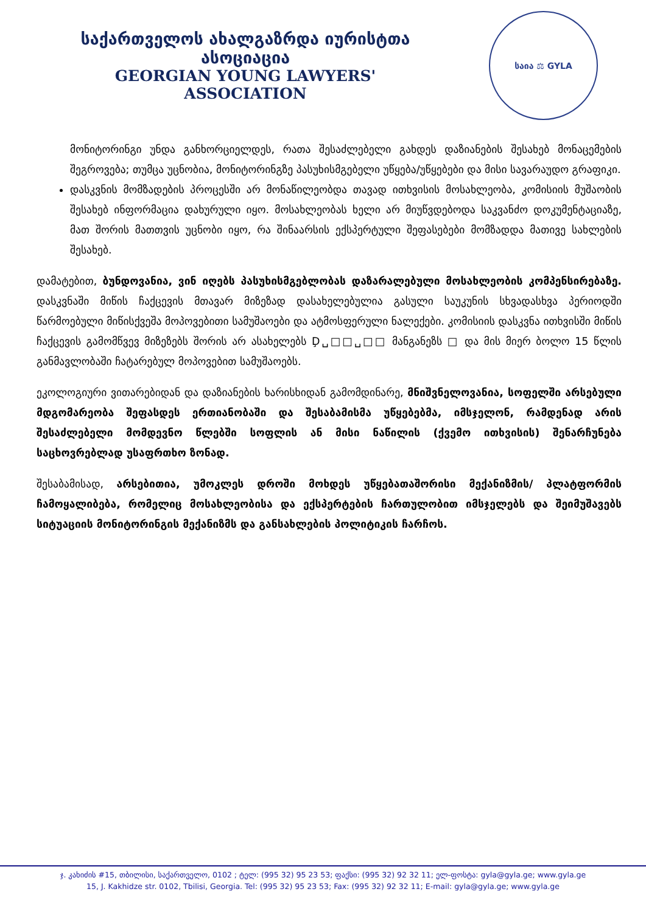საქართველოს ახალგაზრდა იურისტთა ასოციაცია
GEORGIAN YOUNG LAWYERS' ASSOCIATION
საია ⚖ GYLA
მონიტორინგი უნდა განხორციელდეს, რათა შესაძლებელი გახდეს დაზიანების შესახებ მონაცემების შეგროვება; თუმცა უცნობია, მონიტორინგზე პასუხისმგებელი უწყება/უწყებები და მისი სავარაუდო გრაფიკი.
დასკვნის მომზადების პროცესში არ მონაწილეობდა თავად ითხვისის მოსახლეობა, კომისიის მუშაობის შესახებ ინფორმაცია დახურული იყო. მოსახლეობას ხელი არ მიუწვდებოდა საკვანძო დოკუმენტაციაზე, მათ შორის მათთვის უცნობი იყო, რა შინაარსის ექსპერტული შეფასებები მომზადდა მათივე სახლების შესახებ.
დამატებით, ბუნდოვანია, ვინ იღებს პასუხისმგებლობას დაზარალებული მოსახლეობის კომპენსირებაზე. დასკვნაში მიწის ჩაქცევის მთავარ მიზეზად დასახელებულია გასული საუკუნის სხვადასხვა პერიოდში წარმოებული მიწისქვეშა მოპოვებითი სამუშაოები და ატმოსფერული ნალექები. კომისიის დასკვნა ითხვისში მიწის ჩაქცევის გამომწვევ მიზეზებს შორის არ ასახელებს Ḑ␣□□␣□□ მანგანეზს □ და მის მიერ ბოლო 15 წლის განმავლობაში ჩატარებულ მოპოვებით სამუშაოებს.
ეკოლოგიური ვითარებიდან და დაზიანების ხარისხიდან გამომდინარე, მნიშვნელოვანია, სოფელში არსებული მდგომარეობა შეფასდეს ერთიანობაში და შესაბამისმა უწყებებმა, იმსჯელონ, რამდენად არის შესაძლებელი მომდევნო წლებში სოფლის ან მისი ნაწილის (ქვემო ითხვისის) შენარჩუნება საცხოვრებლად უსაფრთხო ზონად.
შესაბამისად, არსებითია, უმოკლეს დროში მოხდეს უწყებათაშორისი მექანიზმის/ პლატფორმის ჩამოყალიბება, რომელიც მოსახლეობისა და ექსპერტების ჩართულობით იმსჯელებს და შეიმუშავებს სიტუაციის მონიტორინგის მექანიზმს და განსახლების პოლიტიკის ჩარჩოს.
ჯ. კახიძის #15, თბილისი, საქართველო, 0102 ; ტელ: (995 32) 95 23 53; ფაქსი: (995 32) 92 32 11; ელ-ფოსტა: gyla@gyla.ge; www.gyla.ge
15, J. Kakhidze str. 0102, Tbilisi, Georgia. Tel: (995 32) 95 23 53; Fax: (995 32) 92 32 11; E-mail: gyla@gyla.ge; www.gyla.ge